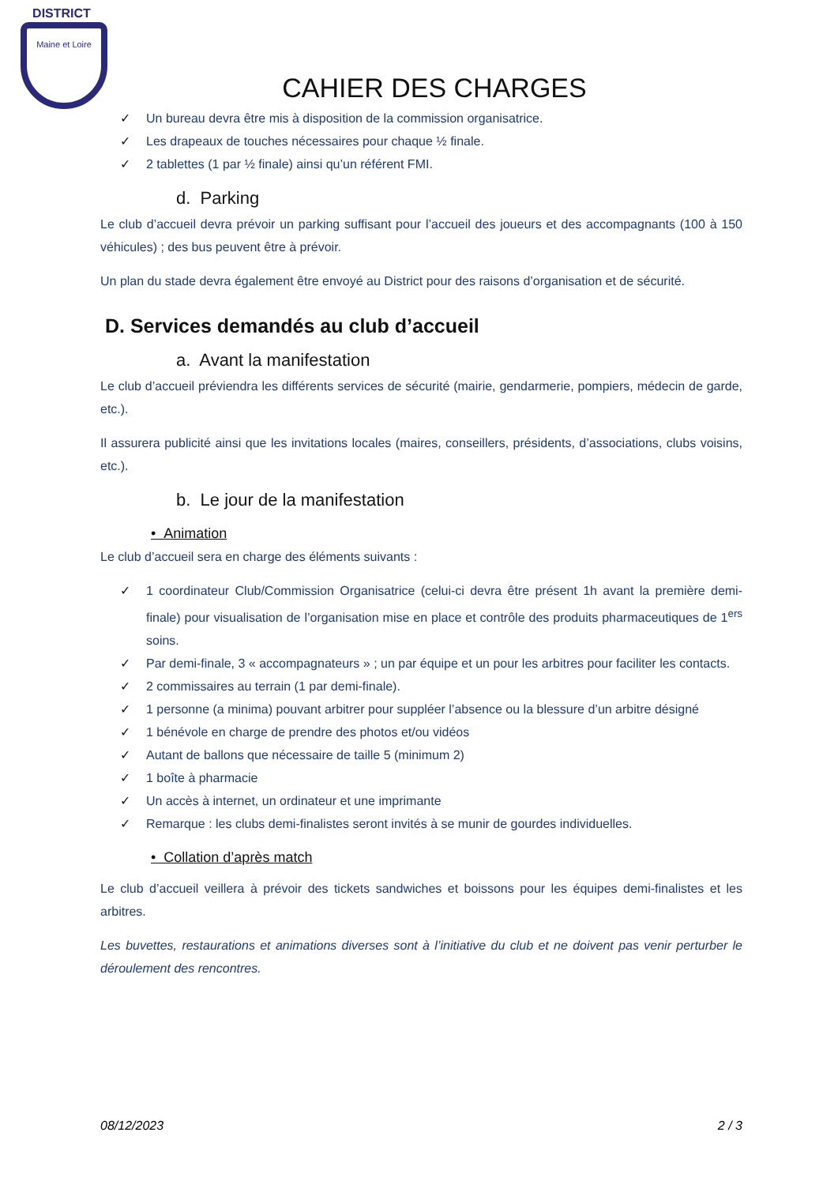DISTRICT
Maine et Loire
CAHIER DES CHARGES
✓ Un bureau devra être mis à disposition de la commission organisatrice.
✓ Les drapeaux de touches nécessaires pour chaque ½ finale.
✓ 2 tablettes (1 par ½ finale) ainsi qu’un référent FMI.
d. Parking
Le club d’accueil devra prévoir un parking suffisant pour l’accueil des joueurs et des accompagnants (100 à 150 véhicules) ; des bus peuvent être à prévoir.
Un plan du stade devra également être envoyé au District pour des raisons d’organisation et de sécurité.
D. Services demandés au club d’accueil
a. Avant la manifestation
Le club d’accueil préviendra les différents services de sécurité (mairie, gendarmerie, pompiers, médecin de garde, etc.).
Il assurera publicité ainsi que les invitations locales (maires, conseillers, présidents, d’associations, clubs voisins, etc.).
b. Le jour de la manifestation
• Animation
Le club d’accueil sera en charge des éléments suivants :
✓ 1 coordinateur Club/Commission Organisatrice (celui-ci devra être présent 1h avant la première demi-finale) pour visualisation de l’organisation mise en place et contrôle des produits pharmaceutiques de 1<sup>ers</sup> soins.
✓ Par demi-finale, 3 « accompagnateurs » ; un par équipe et un pour les arbitres pour faciliter les contacts.
✓ 2 commissaires au terrain (1 par demi-finale).
✓ 1 personne (a minima) pouvant arbitrer pour suppléer l’absence ou la blessure d’un arbitre désigné
✓ 1 bénévole en charge de prendre des photos et/ou vidéos
✓ Autant de ballons que nécessaire de taille 5 (minimum 2)
✓ 1 boîte à pharmacie
✓ Un accès à internet, un ordinateur et une imprimante
✓ Remarque : les clubs demi-finalistes seront invités à se munir de gourdes individuelles.
• Collation d’après match
Le club d’accueil veillera à prévoir des tickets sandwiches et boissons pour les équipes demi-finalistes et les arbitres.
Les buvettes, restaurations et animations diverses sont à l’initiative du club et ne doivent pas venir perturber le déroulement des rencontres.
08/12/2023 2 / 3